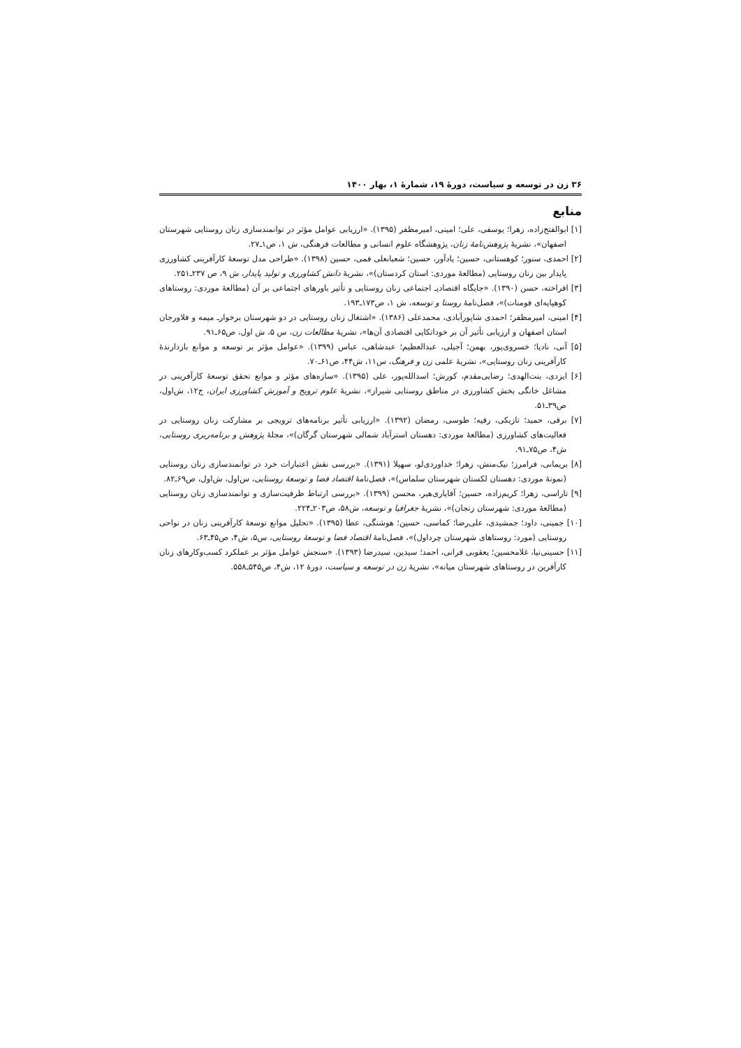۳۶ زن در توسعه و سیاست، دورهٔ ۱۹، شمارهٔ ۱، بهار ۱۴۰۰
منابع
[۱] ابوالفتح‌زاده، زهرا؛ یوسفی، علی؛ امینی، امیرمظفر (۱۳۹۵). «ارزیابی عوامل مؤثر در توانمندسازی زنان روستایی شهرستان اصفهان»، نشریهٔ پژوهش‌نامهٔ زنان، پژوهشگاه علوم انسانی و مطالعات فرهنگی، ش ۱، ص۱ـ۲۷.
[۲] احمدی، سنور؛ کوهستانی، حسین؛ یادآور، حسین؛ شعبانعلی فمی، حسین (۱۳۹۸). «طراحی مدل توسعهٔ کارآفرینی کشاورزی پایدار بین زنان روستایی (مطالعهٔ موردی: استان کردستان)»، نشریهٔ دانش کشاورزی و تولید پایدار، ش ۹، ص ۲۳۷ـ۲۵۱.
[۳] افراخته، حسن (۱۳۹۰). «جایگاه اقتصادیـ اجتماعی زنان روستایی و تأثیر باورهای اجتماعی بر آن (مطالعهٔ موردی: روستاهای کوهپایه‌ای فومنات)»، فصل‌نامهٔ روستا و توسعه، ش ۱، ص۱۷۳ـ۱۹۳.
[۴] امینی، امیرمظفر؛ احمدی شاپورآبادی، محمدعلی (۱۳۸۶). «اشتغال زنان روستایی در دو شهرستان برخوارـ میمه و فلاورجان استان اصفهان و ارزیابی تأثیر آن بر خوداتکایی اقتصادی آن‌ها»، نشریهٔ مطالعات زن، س ۵، ش اول، ص۶۵ـ۹۱.
[۵] آنی، نادیا؛ خسروی‌پور، بهمن؛ آجیلی، عبدالعظیم؛ عبدشاهی، عباس (۱۳۹۹). «عوامل مؤثر بر توسعه و موانع بازدارندهٔ کارآفرینی زنان روستایی»، نشریهٔ علمی زن و فرهنگ، س۱۱، ش۴۴، ص۶۱ـ۷۰.
[۶] ایزدی، بنت‌الهدی؛ رضایی‌مقدم، کورش؛ اسدالله‌پور، علی (۱۳۹۵). «سازه‌های مؤثر و موانع تحقق توسعهٔ کارآفرینی در مشاغل خانگی بخش کشاورزی در مناطق روستایی شیراز»، نشریهٔ علوم ترویج و آموزش کشاورزی ایران، ج۱۲، ش‌اول، ص۳۹ـ۵۱.
[۷] برقی، حمید؛ تازیکی، رقیه؛ طوسی، رمضان (۱۳۹۲). «ارزیابی تأثیر برنامه‌های ترویجی بر مشارکت زنان روستایی در فعالیت‌های کشاورزی (مطالعهٔ موردی: دهستان استرآباد شمالی شهرستان گرگان)»، مجلهٔ پژوهش و برنامه‌ریزی روستایی، ش۴، ص۷۵ـ۹۱.
[۸] بریمانی، فرامرز؛ نیک‌منش، زهرا؛ خداوردی‌لو، سهیلا (۱۳۹۱). «بررسی نقش اعتبارات خرد در توانمندسازی زنان روستایی (نمونهٔ موردی: دهستان لکستان شهرستان سلماس)»، فصل‌نامهٔ اقتصاد فضا و توسعهٔ روستایی، س‌اول، ش‌اول، ص۶۹ـ۸۲.
[۹] تاراسی، زهرا؛ کریم‌زاده، حسین؛ آقایاری‌هیر، محسن (۱۳۹۹). «بررسی ارتباط ظرفیت‌سازی و توانمندسازی زنان روستایی (مطالعهٔ موردی: شهرستان زنجان)»، نشریهٔ جغرافیا و توسعه، ش۵۸، ص۲۰۳ـ۲۲۴.
[۱۰] جمینی، داود؛ جمشیدی، علی‌رضا؛ کماسی، حسین؛ هوشنگی، عطا (۱۳۹۵). «تحلیل موانع توسعهٔ کارآفرینی زنان در نواحی روستایی (مورد: روستاهای شهرستان چرداول)»، فصل‌نامهٔ اقتصاد فضا و توسعهٔ روستایی، س۵، ش۴، ص۴۵ـ۶۳.
[۱۱] حسینی‌نیا، غلامحسین؛ یعقوبی فرانی، احمد؛ سیدین، سیدرضا (۱۳۹۳). «سنجش عوامل مؤثر بر عملکرد کسب‌وکارهای زنان کارآفرین در روستاهای شهرستان میانه»، نشریهٔ زن در توسعه و سیاست، دورهٔ ۱۲، ش۴، ص۵۴۵ـ۵۵۸.